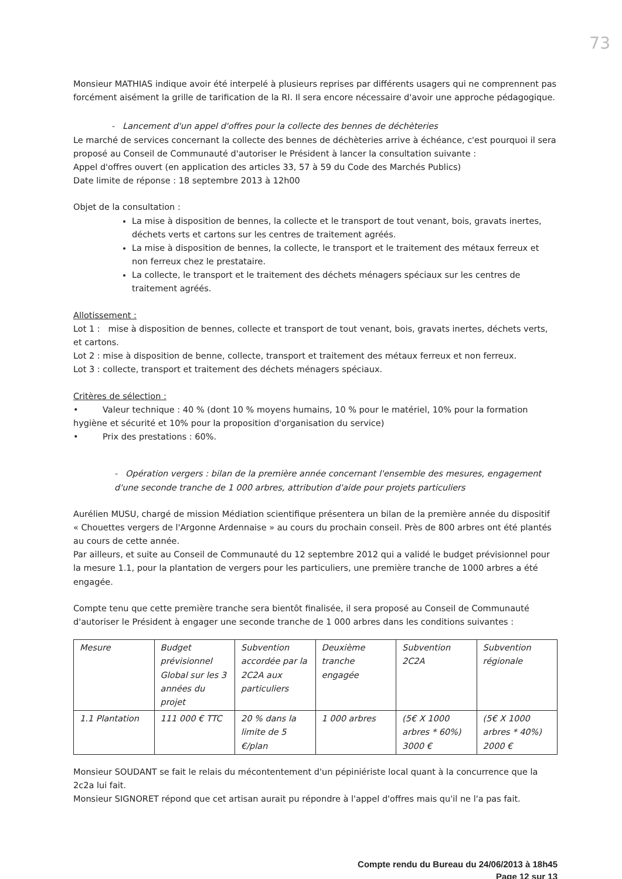73
Monsieur MATHIAS indique avoir été interpelé à plusieurs reprises par différents usagers qui ne comprennent pas forcément aisément la grille de tarification de la RI. Il sera encore nécessaire d'avoir une approche pédagogique.
- Lancement d'un appel d'offres pour la collecte des bennes de déchèteries
Le marché de services concernant la collecte des bennes de déchèteries arrive à échéance, c'est pourquoi il sera proposé au Conseil de Communauté d'autoriser le Président à lancer la consultation suivante :
Appel d'offres ouvert (en application des articles 33, 57 à 59 du Code des Marchés Publics)
Date limite de réponse : 18 septembre 2013 à 12h00
Objet de la consultation :
La mise à disposition de bennes, la collecte et le transport de tout venant, bois, gravats inertes, déchets verts et cartons sur les centres de traitement agréés.
La mise à disposition de bennes, la collecte, le transport et le traitement des métaux ferreux et non ferreux chez le prestataire.
La collecte, le transport et le traitement des déchets ménagers spéciaux sur les centres de traitement agréés.
Allotissement :
Lot 1 : mise à disposition de bennes, collecte et transport de tout venant, bois, gravats inertes, déchets verts, et cartons.
Lot 2 : mise à disposition de benne, collecte, transport et traitement des métaux ferreux et non ferreux.
Lot 3 : collecte, transport et traitement des déchets ménagers spéciaux.
Critères de sélection :
• Valeur technique : 40 % (dont 10 % moyens humains, 10 % pour le matériel, 10% pour la formation hygiène et sécurité et 10% pour la proposition d'organisation du service)
• Prix des prestations : 60%.
- Opération vergers : bilan de la première année concernant l'ensemble des mesures, engagement d'une seconde tranche de 1 000 arbres, attribution d'aide pour projets particuliers
Aurélien MUSU, chargé de mission Médiation scientifique présentera un bilan de la première année du dispositif « Chouettes vergers de l'Argonne Ardennaise » au cours du prochain conseil. Près de 800 arbres ont été plantés au cours de cette année.
Par ailleurs, et suite au Conseil de Communauté du 12 septembre 2012 qui a validé le budget prévisionnel pour la mesure 1.1, pour la plantation de vergers pour les particuliers, une première tranche de 1000 arbres a été engagée.
Compte tenu que cette première tranche sera bientôt finalisée, il sera proposé au Conseil de Communauté d'autoriser le Président à engager une seconde tranche de 1 000 arbres dans les conditions suivantes :
| Mesure | Budget prévisionnel Global sur les 3 années du projet | Subvention accordée par la 2C2A aux particuliers | Deuxième tranche engagée | Subvention 2C2A | Subvention régionale |
| 1.1 Plantation | 111 000 € TTC | 20 % dans la limite de 5 €/plan | 1 000 arbres | (5€ X 1000 arbres * 60%) 3000 € | (5€ X 1000 arbres * 40%) 2000 € |
Monsieur SOUDANT se fait le relais du mécontentement d'un pépiniériste local quant à la concurrence que la 2c2a lui fait.
Monsieur SIGNORET répond que cet artisan aurait pu répondre à l'appel d'offres mais qu'il ne l'a pas fait.
Compte rendu du Bureau du 24/06/2013 à 18h45
Page 12 sur 13